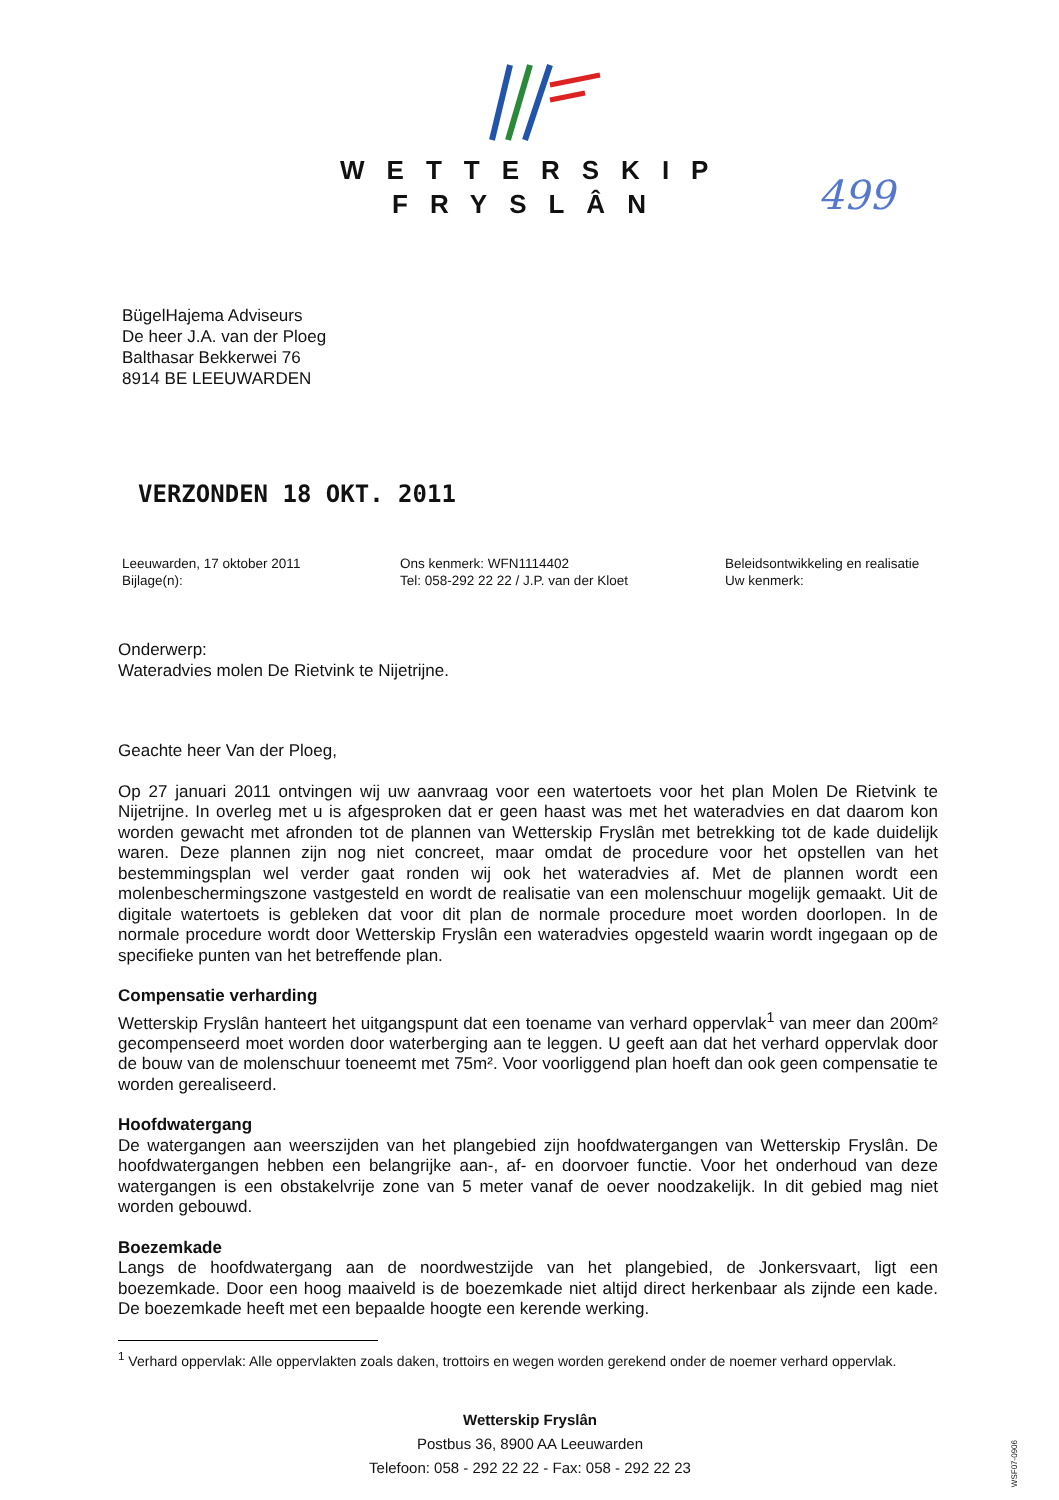WETTERSKIP
FRYSLÂN
499
BügelHajema Adviseurs
De heer J.A. van der Ploeg
Balthasar Bekkerwei 76
8914 BE LEEUWARDEN
VERZONDEN 18 OKT. 2011
Leeuwarden, 17 oktober 2011
Bijlage(n):
Ons kenmerk: WFN1114402
Tel: 058-292 22 22 / J.P. van der Kloet
Beleidsontwikkeling en realisatie
Uw kenmerk:
Onderwerp:
Wateradvies molen De Rietvink te Nijetrijne.
Geachte heer Van der Ploeg,
Op 27 januari 2011 ontvingen wij uw aanvraag voor een watertoets voor het plan Molen De Rietvink te Nijetrijne. In overleg met u is afgesproken dat er geen haast was met het wateradvies en dat daarom kon worden gewacht met afronden tot de plannen van Wetterskip Fryslân met betrekking tot de kade duidelijk waren. Deze plannen zijn nog niet concreet, maar omdat de procedure voor het opstellen van het bestemmingsplan wel verder gaat ronden wij ook het wateradvies af. Met de plannen wordt een molenbeschermingszone vastgesteld en wordt de realisatie van een molenschuur mogelijk gemaakt. Uit de digitale watertoets is gebleken dat voor dit plan de normale procedure moet worden doorlopen. In de normale procedure wordt door Wetterskip Fryslân een wateradvies opgesteld waarin wordt ingegaan op de specifieke punten van het betreffende plan.
Compensatie verharding
Wetterskip Fryslân hanteert het uitgangspunt dat een toename van verhard oppervlak<sup>1</sup> van meer dan 200m² gecompenseerd moet worden door waterberging aan te leggen. U geeft aan dat het verhard oppervlak door de bouw van de molenschuur toeneemt met 75m². Voor voorliggend plan hoeft dan ook geen compensatie te worden gerealiseerd.
Hoofdwatergang
De watergangen aan weerszijden van het plangebied zijn hoofdwatergangen van Wetterskip Fryslân. De hoofdwatergangen hebben een belangrijke aan-, af- en doorvoer functie. Voor het onderhoud van deze watergangen is een obstakelvrije zone van 5 meter vanaf de oever noodzakelijk. In dit gebied mag niet worden gebouwd.
Boezemkade
Langs de hoofdwatergang aan de noordwestzijde van het plangebied, de Jonkersvaart, ligt een boezemkade. Door een hoog maaiveld is de boezemkade niet altijd direct herkenbaar als zijnde een kade. De boezemkade heeft met een bepaalde hoogte een kerende werking.
<sup>1</sup> Verhard oppervlak: Alle oppervlakten zoals daken, trottoirs en wegen worden gerekend onder de noemer verhard oppervlak.
Wetterskip Fryslân
Postbus 36, 8900 AA Leeuwarden
Telefoon: 058 - 292 22 22 - Fax: 058 - 292 22 23
WSF07-0906